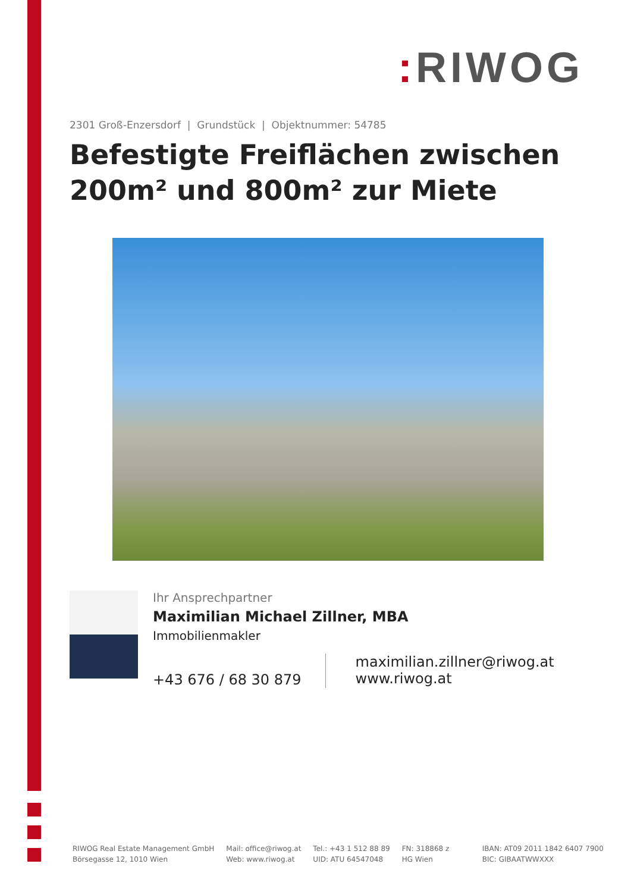: RIWOG
2301 Groß-Enzersdorf | Grundstück | Objektnummer: 54785
Befestigte Freiflächen zwischen 200m² und 800m² zur Miete
Ihr Ansprechpartner
Maximilian Michael Zillner, MBA
Immobilienmakler
+43 676 / 68 30 879
maximilian.zillner@riwog.at
www.riwog.at
RIWOG Real Estate Management GmbH
Börsegasse 12, 1010 Wien
Mail: office@riwog.at
Web: www.riwog.at
Tel.: +43 1 512 88 89
UID: ATU 64547048
FN: 318868 z
HG Wien
IBAN: AT09 2011 1842 6407 7900
BIC: GIBAATWWXXX